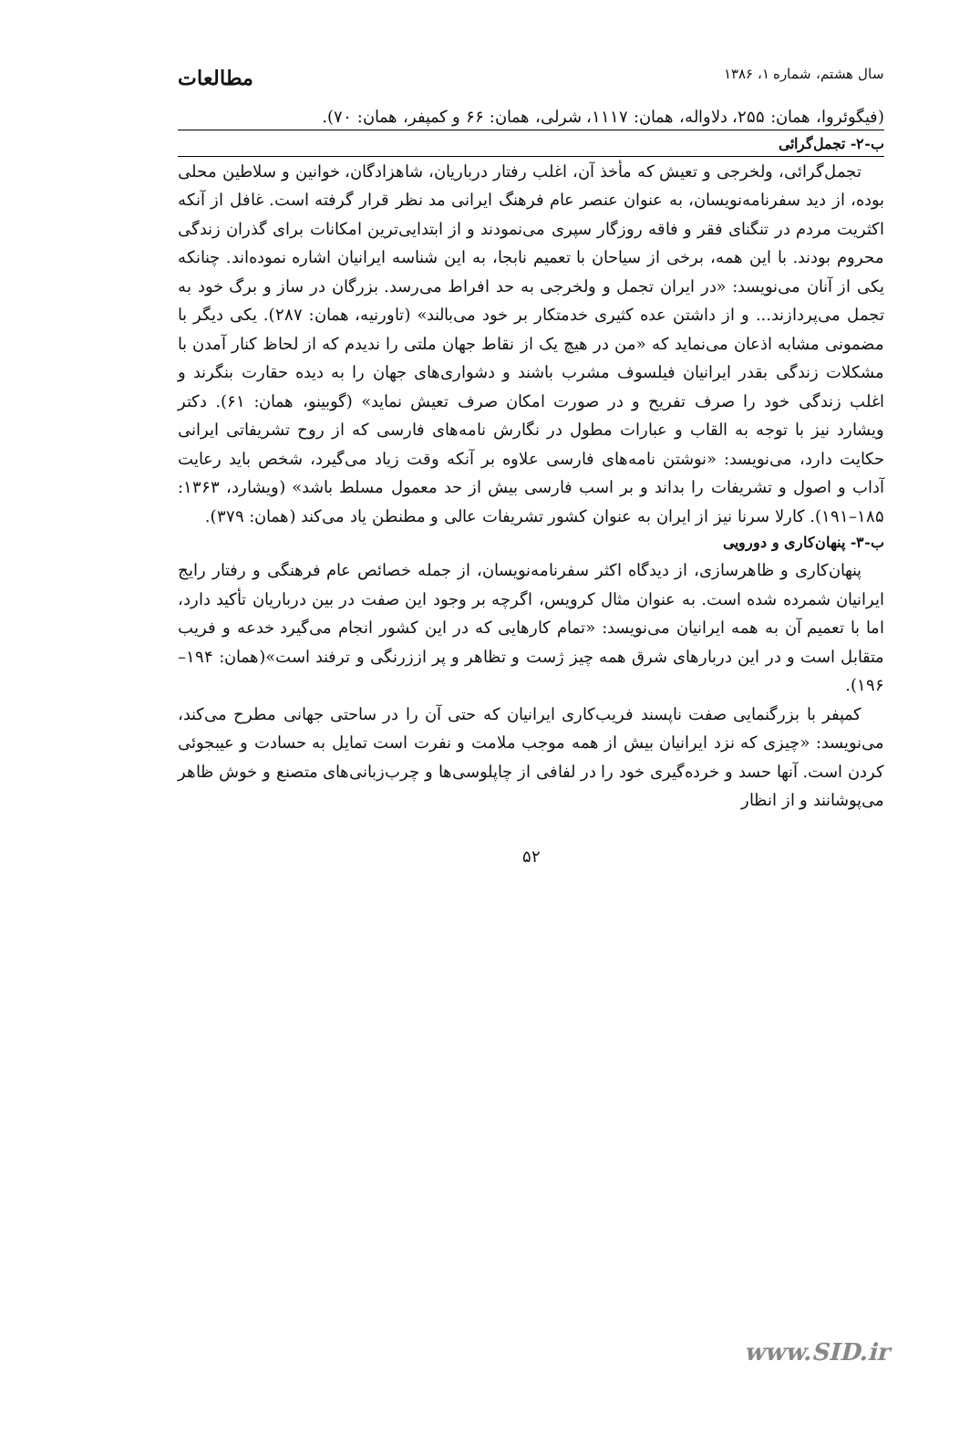سال هشتم، شماره ۱، ۱۳۸۶ مطالعات
(فیگوئروا، همان: ۲۵۵، دلاواله، همان: ۱۱۱۷، شرلی، همان: ۶۶ و کمپفر، همان: ۷۰).
ب-۲- تجمل‌گرائی
تجمل‌گرائی، ولخرجی و تعیش که مأخذ آن، اغلب رفتار درباریان، شاهزادگان، خوانین و سلاطین محلی بوده، از دید سفرنامه‌نویسان، به عنوان عنصر عام فرهنگ ایرانی مد نظر قرار گرفته است. غافل از آنکه اکثریت مردم در تنگنای فقر و فاقه روزگار سپری می‌نمودند و از ابتدایی‌ترین امکانات برای گذران زندگی محروم بودند. با این همه، برخی از سیاحان با تعمیم نابجا، به این شناسه ایرانیان اشاره نموده‌اند. چنانکه یکی از آنان می‌نویسد: «در ایران تجمل و ولخرجی به حد افراط می‌رسد. بزرگان در ساز و برگ خود به تجمل می‌پردازند... و از داشتن عده کثیری خدمتکار بر خود می‌بالند» (تاورنیه، همان: ۲۸۷). یکی دیگر با مضمونی مشابه اذعان می‌نماید که «من در هیچ یک از نقاط جهان ملتی را ندیدم که از لحاظ کنار آمدن با مشکلات زندگی بقدر ایرانیان فیلسوف مشرب باشند و دشواری‌های جهان را به دیده حقارت بنگرند و اغلب زندگی خود را صرف تفریح و در صورت امکان صرف تعیش نماید» (گوبینو، همان: ۶۱). دکتر ویشارد نیز با توجه به القاب و عبارات مطول در نگارش نامه‌های فارسی که از روح تشریفاتی ایرانی حکایت دارد، می‌نویسد: «نوشتن نامه‌های فارسی علاوه بر آنکه وقت زیاد می‌گیرد، شخص باید رعایت آداب و اصول و تشریفات را بداند و بر اسب فارسی بیش از حد معمول مسلط باشد» (ویشارد، ۱۳۶۳: ۱۸۵–۱۹۱). کارلا سرنا نیز از ایران به عنوان کشور تشریفات عالی و مطنطن یاد می‌کند (همان: ۳۷۹).
ب-۳- پنهان‌کاری و دورویی
پنهان‌کاری و ظاهرسازی، از دیدگاه اکثر سفرنامه‌نویسان، از جمله خصائص عام فرهنگی و رفتار رایج ایرانیان شمرده شده است. به عنوان مثال کرویس، اگرچه بر وجود این صفت در بین درباریان تأکید دارد، اما با تعمیم آن به همه ایرانیان می‌نویسد: «تمام کارهایی که در این کشور انجام می‌گیرد خدعه و فریب متقابل است و در این دربارهای شرق همه چیز ژست و تظاهر و پر اززرنگی و ترفند است»(همان: ۱۹۴– ۱۹۶).
کمپفر با بزرگنمایی صفت ناپسند فریب‌کاری ایرانیان که حتی آن را در ساحتی جهانی مطرح می‌کند، می‌نویسد: «چیزی که نزد ایرانیان بیش از همه موجب ملامت و نفرت است تمایل به حسادت و عیبجوئی کردن است. آنها حسد و خرده‌گیری خود را در لفافی از چاپلوسی‌ها و چرب‌زبانی‌های متصنع و خوش ظاهر می‌پوشانند و از انظار
۵۲
www.SID.ir